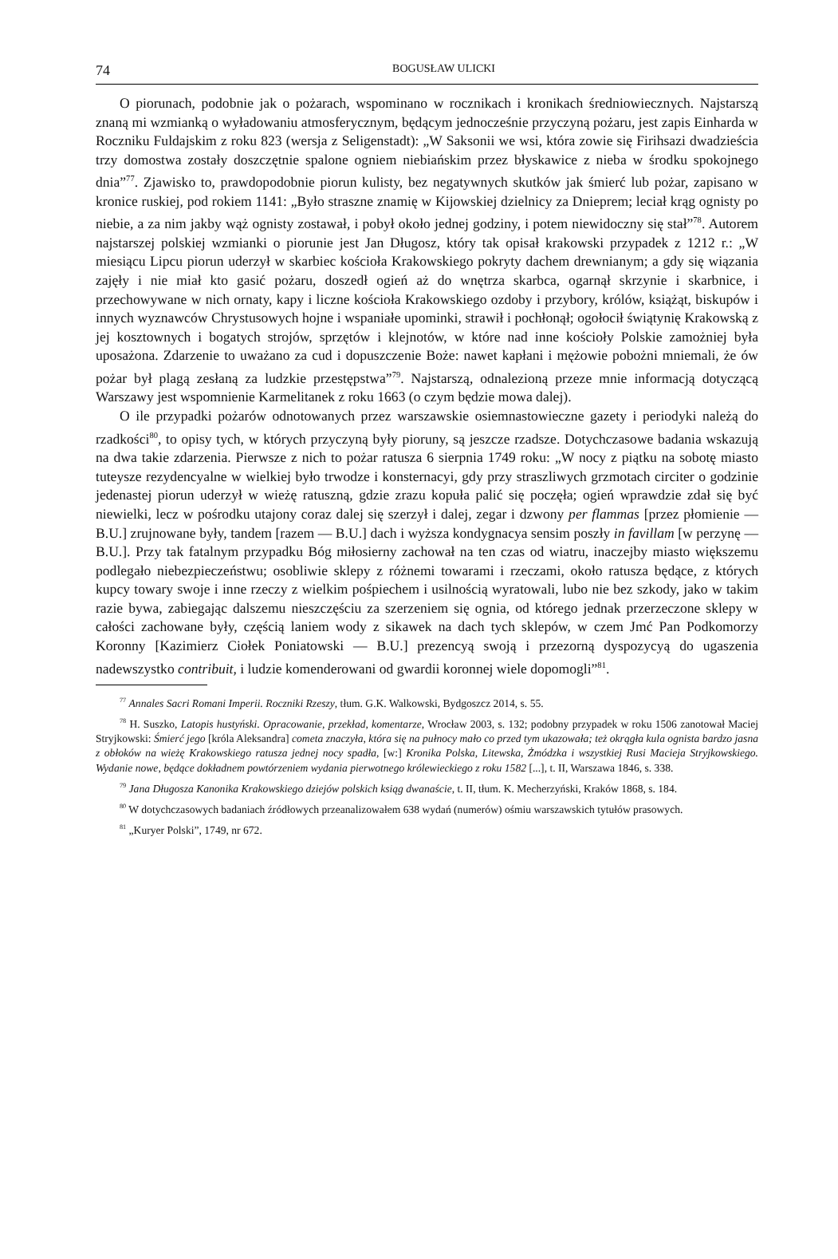74 BOGUSŁAW ULICKI
O piorunach, podobnie jak o pożarach, wspominano w rocznikach i kronikach średniowiecznych. Najstarszą znaną mi wzmianką o wyładowaniu atmosferycznym, będącym jednocześnie przyczyną pożaru, jest zapis Einharda w Roczniku Fuldajskim z roku 823 (wersja z Seligenstadt): „W Saksonii we wsi, która zowie się Firihsazi dwadzieścia trzy domostwa zostały doszczętnie spalone ogniem niebiańskim przez błyskawice z nieba w środku spokojnego dnia”<sup>77</sup>. Zjawisko to, prawdopodobnie piorun kulisty, bez negatywnych skutków jak śmierć lub pożar, zapisano w kronice ruskiej, pod rokiem 1141: „Było straszne znamię w Kijowskiej dzielnicy za Dnieprem; leciał krąg ognisty po niebie, a za nim jakby wąż ognisty zostawał, i pobył około jednej godziny, i potem niewidoczny się stał”<sup>78</sup>. Autorem najstarszej polskiej wzmianki o piorunie jest Jan Długosz, który tak opisał krakowski przypadek z 1212 r.: „W miesiącu Lipcu piorun uderzył w skarbiec kościoła Krakowskiego pokryty dachem drewnianym; a gdy się wiązania zajęły i nie miał kto gasić pożaru, doszedł ogień aż do wnętrza skarbca, ogarnął skrzynie i skarbnice, i przechowywane w nich ornaty, kapy i liczne kościoła Krakowskiego ozdoby i przybory, królów, książąt, biskupów i innych wyznawców Chrystusowych hojne i wspaniałe upominki, strawił i pochłonął; ogołocił świątynię Krakowską z jej kosztownych i bogatych strojów, sprzętów i klejnotów, w które nad inne kościoły Polskie zamożniej była uposażona. Zdarzenie to uważano za cud i dopuszczenie Boże: nawet kapłani i mężowie pobożni mniemali, że ów pożar był plagą zesłaną za ludzkie przestępstwa”<sup>79</sup>. Najstarszą, odnalezioną przeze mnie informacją dotyczącą Warszawy jest wspomnienie Karmelitanek z roku 1663 (o czym będzie mowa dalej).
O ile przypadki pożarów odnotowanych przez warszawskie osiemnastowieczne gazety i periodyki należą do rzadkości<sup>80</sup>, to opisy tych, w których przyczyną były pioruny, są jeszcze rzadsze. Dotychczasowe badania wskazują na dwa takie zdarzenia. Pierwsze z nich to pożar ratusza 6 sierpnia 1749 roku: „W nocy z piątku na sobotę miasto tuteysze rezydencyalne w wielkiej było trwodze i konsternacyi, gdy przy straszliwych grzmotach circiter o godzinie jedenastej piorun uderzył w wieżę ratuszną, gdzie zrazu kopuła palić się poczęła; ogień wprawdzie zdał się być niewielki, lecz w pośrodku utajony coraz dalej się szerzył i dalej, zegar i dzwony per flammas [przez płomienie — B.U.] zrujnowane były, tandem [razem — B.U.] dach i wyższa kondygnacya sensim poszły in favillam [w perzynę — B.U.]. Przy tak fatalnym przypadku Bóg miłosierny zachował na ten czas od wiatru, inaczejby miasto większemu podlegało niebezpieczeństwu; osobliwie sklepy z różnemi towarami i rzeczami, około ratusza będące, z których kupcy towary swoje i inne rzeczy z wielkim pośpiechem i usilnością wyratowali, lubo nie bez szkody, jako w takim razie bywa, zabiegając dalszemu nieszczęściu za szerzeniem się ognia, od którego jednak przerzeczone sklepy w całości zachowane były, częścią laniem wody z sikawek na dach tych sklepów, w czem Jmć Pan Podkomorzy Koronny [Kazimierz Ciołek Poniatowski — B.U.] prezencyą swoją i przezorną dyspozycyą do ugaszenia nadewszystko contribuit, i ludzie komenderowani od gwardii koronnej wiele dopomogli”<sup>81</sup>.
<sup>77</sup> Annales Sacri Romani Imperii. Roczniki Rzeszy, tłum. G.K. Walkowski, Bydgoszcz 2014, s. 55.
<sup>78</sup> H. Suszko, Latopis hustyński. Opracowanie, przekład, komentarze, Wrocław 2003, s. 132; podobny przypadek w roku 1506 zanotował Maciej Stryjkowski: Śmierć jego [króla Aleksandra] cometa znaczyła, która się na pułnocy mało co przed tym ukazowała; też okrągła kula ognista bardzo jasna z obłoków na wieżę Krakowskiego ratusza jednej nocy spadła, [w:] Kronika Polska, Litewska, Żmódzka i wszystkiej Rusi Macieja Stryjkowskiego. Wydanie nowe, będące dokładnem powtórzeniem wydania pierwotnego królewieckiego z roku 1582 [...], t. II, Warszawa 1846, s. 338.
<sup>79</sup> Jana Długosza Kanonika Krakowskiego dziejów polskich ksiąg dwanaście, t. II, tłum. K. Mecherzyński, Kraków 1868, s. 184.
<sup>80</sup> W dotychczasowych badaniach źródłowych przeanalizowałem 638 wydań (numerów) ośmiu warszawskich tytułów prasowych.
<sup>81</sup> „Kuryer Polski”, 1749, nr 672.